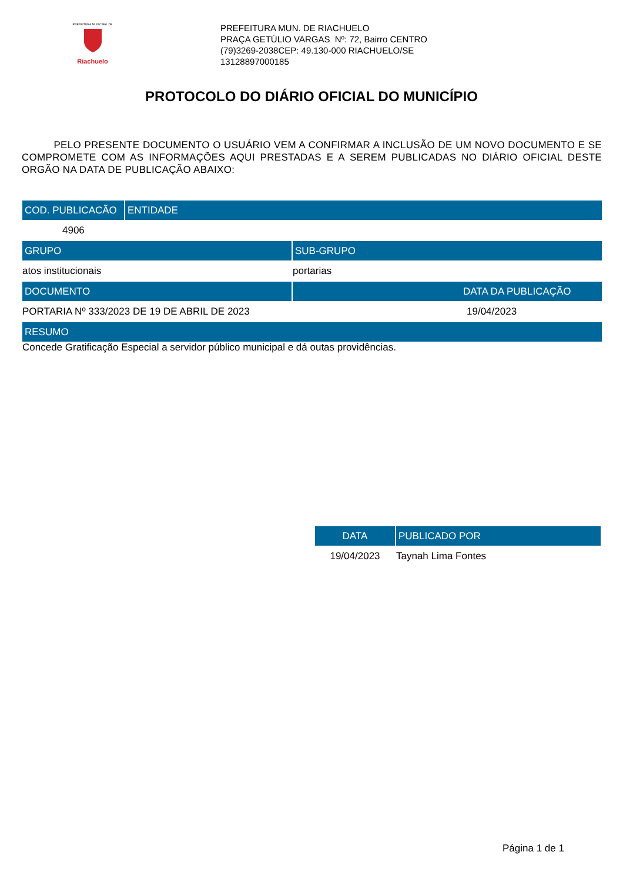PREFEITURA MUNICIPAL DE
Riachuelo
PREFEITURA MUN. DE RIACHUELO
PRAÇA GETÚLIO VARGAS Nº: 72, Bairro CENTRO
(79)3269-2038CEP: 49.130-000 RIACHUELO/SE
13128897000185
PROTOCOLO DO DIÁRIO OFICIAL DO MUNICÍPIO
PELO PRESENTE DOCUMENTO O USUÁRIO VEM A CONFIRMAR A INCLUSÃO DE UM NOVO DOCUMENTO E SE COMPROMETE COM AS INFORMAÇÕES AQUI PRESTADAS E A SEREM PUBLICADAS NO DIÁRIO OFICIAL DESTE ORGÃO NA DATA DE PUBLICAÇÃO ABAIXO:
| COD. PUBLICACÃO | ENTIDADE |
| --- | --- |
| 4906 | |
| GRUPO | SUB-GRUPO |
| --- | --- |
| atos institucionais | portarias |
| DOCUMENTO | DATA DA PUBLICAÇÃO |
| PORTARIA Nº 333/2023 DE 19 DE ABRIL DE 2023 | 19/04/2023 |
| RESUMO | |
| Concede Gratificação Especial a servidor público municipal e dá outas providências. | |
| DATA | PUBLICADO POR |
| --- | --- |
| 19/04/2023 | Taynah Lima Fontes |
Página 1 de 1